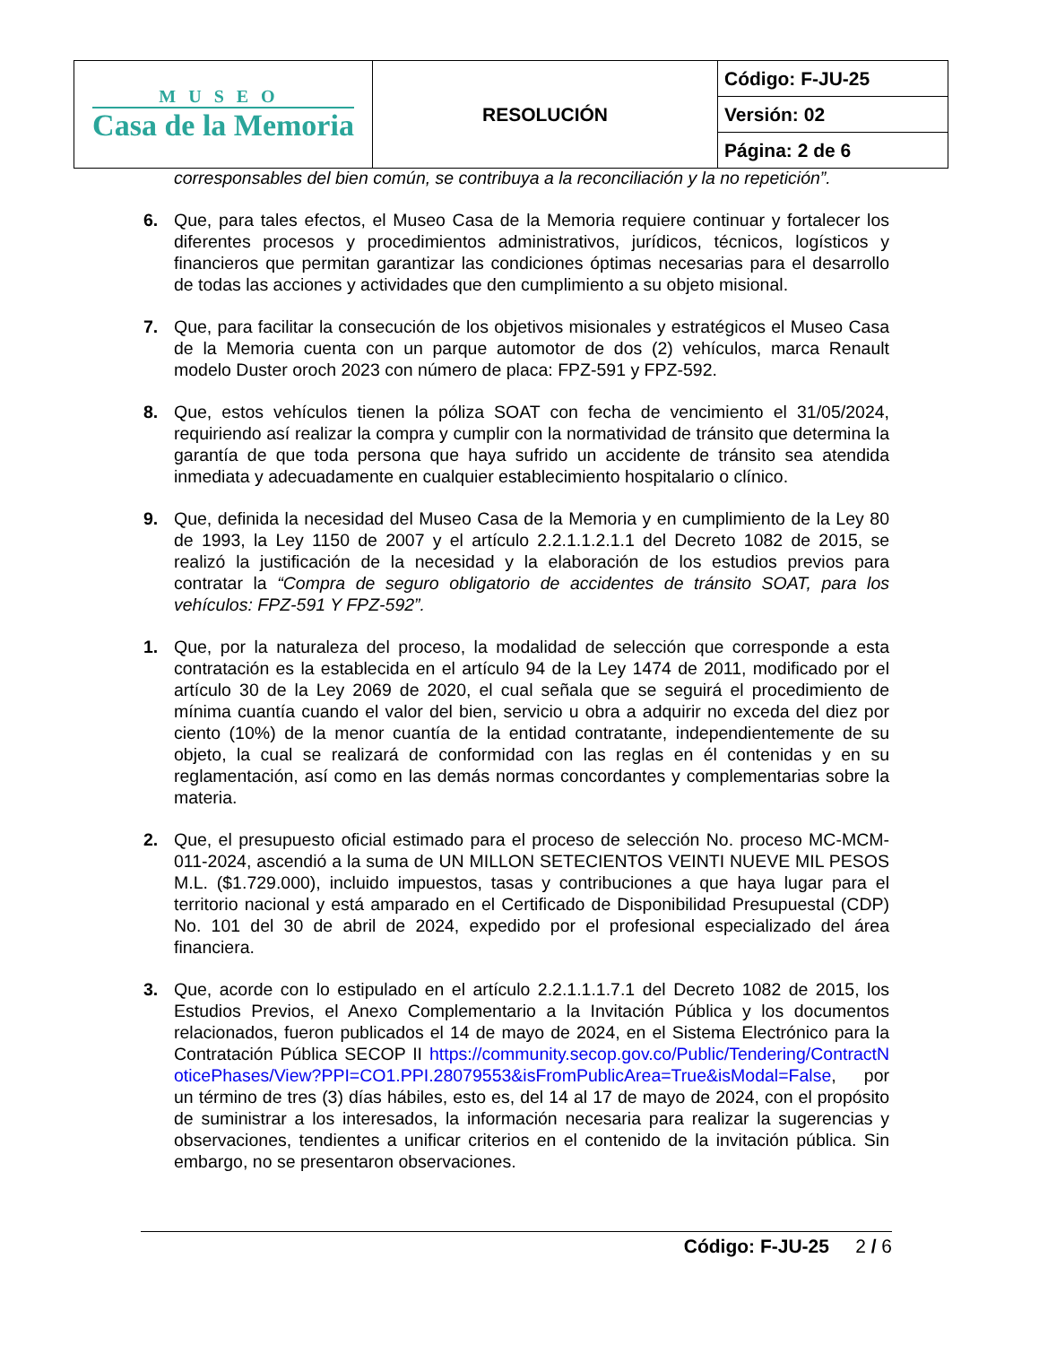| MUSEO Casa de la Memoria | RESOLUCIÓN | Código: F-JU-25 |
| | | Versión: 02 |
| | | Página: 2 de 6 |
corresponsables del bien común, se contribuya a la reconciliación y la no repetición”.
6. Que, para tales efectos, el Museo Casa de la Memoria requiere continuar y fortalecer los diferentes procesos y procedimientos administrativos, jurídicos, técnicos, logísticos y financieros que permitan garantizar las condiciones óptimas necesarias para el desarrollo de todas las acciones y actividades que den cumplimiento a su objeto misional.
7. Que, para facilitar la consecución de los objetivos misionales y estratégicos el Museo Casa de la Memoria cuenta con un parque automotor de dos (2) vehículos, marca Renault modelo Duster oroch 2023 con número de placa: FPZ-591 y FPZ-592.
8. Que, estos vehículos tienen la póliza SOAT con fecha de vencimiento el 31/05/2024, requiriendo así realizar la compra y cumplir con la normatividad de tránsito que determina la garantía de que toda persona que haya sufrido un accidente de tránsito sea atendida inmediata y adecuadamente en cualquier establecimiento hospitalario o clínico.
9. Que, definida la necesidad del Museo Casa de la Memoria y en cumplimiento de la Ley 80 de 1993, la Ley 1150 de 2007 y el artículo 2.2.1.1.2.1.1 del Decreto 1082 de 2015, se realizó la justificación de la necesidad y la elaboración de los estudios previos para contratar la “Compra de seguro obligatorio de accidentes de tránsito SOAT, para los vehículos: FPZ-591 Y FPZ-592”.
1. Que, por la naturaleza del proceso, la modalidad de selección que corresponde a esta contratación es la establecida en el artículo 94 de la Ley 1474 de 2011, modificado por el artículo 30 de la Ley 2069 de 2020, el cual señala que se seguirá el procedimiento de mínima cuantía cuando el valor del bien, servicio u obra a adquirir no exceda del diez por ciento (10%) de la menor cuantía de la entidad contratante, independientemente de su objeto, la cual se realizará de conformidad con las reglas en él contenidas y en su reglamentación, así como en las demás normas concordantes y complementarias sobre la materia.
2. Que, el presupuesto oficial estimado para el proceso de selección No. proceso MC-MCM-011-2024, ascendió a la suma de UN MILLON SETECIENTOS VEINTI NUEVE MIL PESOS M.L. ($1.729.000), incluido impuestos, tasas y contribuciones a que haya lugar para el territorio nacional y está amparado en el Certificado de Disponibilidad Presupuestal (CDP) No. 101 del 30 de abril de 2024, expedido por el profesional especializado del área financiera.
3. Que, acorde con lo estipulado en el artículo 2.2.1.1.1.7.1 del Decreto 1082 de 2015, los Estudios Previos, el Anexo Complementario a la Invitación Pública y los documentos relacionados, fueron publicados el 14 de mayo de 2024, en el Sistema Electrónico para la Contratación Pública SECOP II https://community.secop.gov.co/Public/Tendering/ContractNoticePhases/View?PPI=CO1.PPI.28079553&isFromPublicArea=True&isModal=False, por un término de tres (3) días hábiles, esto es, del 14 al 17 de mayo de 2024, con el propósito de suministrar a los interesados, la información necesaria para realizar la sugerencias y observaciones, tendientes a unificar criterios en el contenido de la invitación pública. Sin embargo, no se presentaron observaciones.
Código: F-JU-25 2 / 6